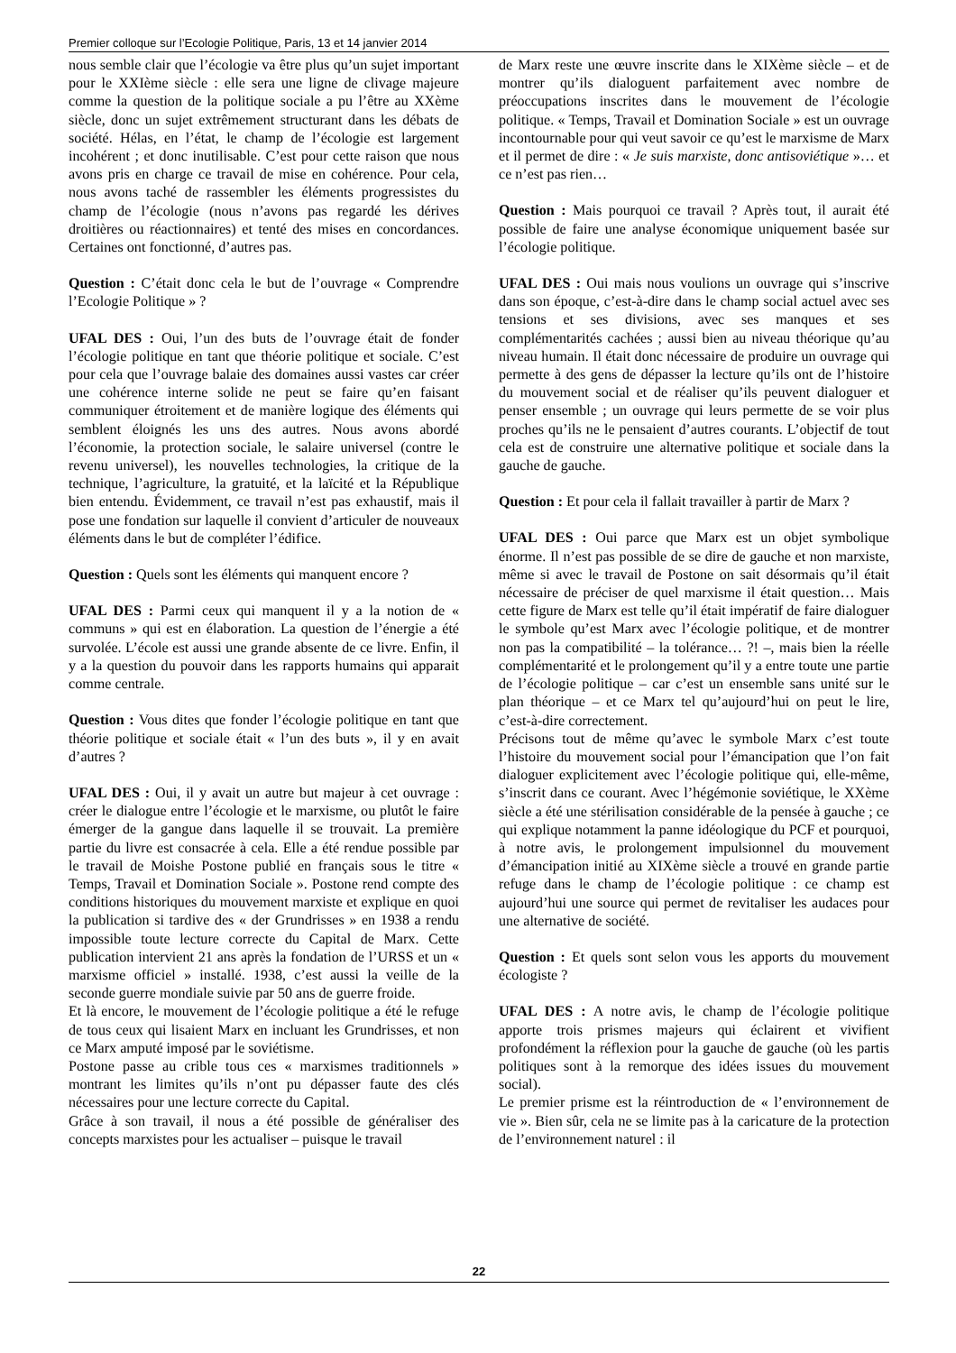Premier colloque sur l’Ecologie Politique, Paris, 13 et 14 janvier 2014
nous semble clair que l’écologie va être plus qu’un sujet important pour le XXIème siècle : elle sera une ligne de clivage majeure comme la question de la politique sociale a pu l’être au XXème siècle, donc un sujet extrêmement structurant dans les débats de société. Hélas, en l’état, le champ de l’écologie est largement incohérent ; et donc inutilisable. C’est pour cette raison que nous avons pris en charge ce travail de mise en cohérence. Pour cela, nous avons taché de rassembler les éléments progressistes du champ de l’écologie (nous n’avons pas regardé les dérives droitières ou réactionnaires) et tenté des mises en concordances. Certaines ont fonctionné, d’autres pas.
Question : C’était donc cela le but de l’ouvrage « Comprendre l’Ecologie Politique » ?
UFAL DES : Oui, l’un des buts de l’ouvrage était de fonder l’écologie politique en tant que théorie politique et sociale. C’est pour cela que l’ouvrage balaie des domaines aussi vastes car créer une cohérence interne solide ne peut se faire qu’en faisant communiquer étroitement et de manière logique des éléments qui semblent éloignés les uns des autres. Nous avons abordé l’économie, la protection sociale, le salaire universel (contre le revenu universel), les nouvelles technologies, la critique de la technique, l’agriculture, la gratuité, et la laïcité et la République bien entendu. Évidemment, ce travail n’est pas exhaustif, mais il pose une fondation sur laquelle il convient d’articuler de nouveaux éléments dans le but de compléter l’édifice.
Question : Quels sont les éléments qui manquent encore ?
UFAL DES : Parmi ceux qui manquent il y a la notion de « communs » qui est en élaboration. La question de l’énergie a été survolée. L’école est aussi une grande absente de ce livre. Enfin, il y a la question du pouvoir dans les rapports humains qui apparait comme centrale.
Question : Vous dites que fonder l’écologie politique en tant que théorie politique et sociale était « l’un des buts », il y en avait d’autres ?
UFAL DES : Oui, il y avait un autre but majeur à cet ouvrage : créer le dialogue entre l’écologie et le marxisme, ou plutôt le faire émerger de la gangue dans laquelle il se trouvait. La première partie du livre est consacrée à cela. Elle a été rendue possible par le travail de Moishe Postone publié en français sous le titre « Temps, Travail et Domination Sociale ». Postone rend compte des conditions historiques du mouvement marxiste et explique en quoi la publication si tardive des « der Grundrisses » en 1938 a rendu impossible toute lecture correcte du Capital de Marx. Cette publication intervient 21 ans après la fondation de l’URSS et un « marxisme officiel » installé. 1938, c’est aussi la veille de la seconde guerre mondiale suivie par 50 ans de guerre froide.
Et là encore, le mouvement de l’écologie politique a été le refuge de tous ceux qui lisaient Marx en incluant les Grundrisses, et non ce Marx amputé imposé par le soviétisme.
Postone passe au crible tous ces « marxismes traditionnels » montrant les limites qu’ils n’ont pu dépasser faute des clés nécessaires pour une lecture correcte du Capital.
Grâce à son travail, il nous a été possible de généraliser des concepts marxistes pour les actualiser – puisque le travail
de Marx reste une œuvre inscrite dans le XIXème siècle – et de montrer qu’ils dialoguent parfaitement avec nombre de préoccupations inscrites dans le mouvement de l’écologie politique. « Temps, Travail et Domination Sociale » est un ouvrage incontournable pour qui veut savoir ce qu’est le marxisme de Marx et il permet de dire : « Je suis marxiste, donc antisoviétique »… et ce n’est pas rien…
Question : Mais pourquoi ce travail ? Après tout, il aurait été possible de faire une analyse économique uniquement basée sur l’écologie politique.
UFAL DES : Oui mais nous voulions un ouvrage qui s’inscrive dans son époque, c’est-à-dire dans le champ social actuel avec ses tensions et ses divisions, avec ses manques et ses complémentarités cachées ; aussi bien au niveau théorique qu’au niveau humain. Il était donc nécessaire de produire un ouvrage qui permette à des gens de dépasser la lecture qu’ils ont de l’histoire du mouvement social et de réaliser qu’ils peuvent dialoguer et penser ensemble ; un ouvrage qui leurs permette de se voir plus proches qu’ils ne le pensaient d’autres courants. L’objectif de tout cela est de construire une alternative politique et sociale dans la gauche de gauche.
Question : Et pour cela il fallait travailler à partir de Marx ?
UFAL DES : Oui parce que Marx est un objet symbolique énorme. Il n’est pas possible de se dire de gauche et non marxiste, même si avec le travail de Postone on sait désormais qu’il était nécessaire de préciser de quel marxisme il était question… Mais cette figure de Marx est telle qu’il était impératif de faire dialoguer le symbole qu’est Marx avec l’écologie politique, et de montrer non pas la compatibilité – la tolérance… ?! –, mais bien la réelle complémentarité et le prolongement qu’il y a entre toute une partie de l’écologie politique – car c’est un ensemble sans unité sur le plan théorique – et ce Marx tel qu’aujourd’hui on peut le lire, c’est-à-dire correctement.
Précisons tout de même qu’avec le symbole Marx c’est toute l’histoire du mouvement social pour l’émancipation que l’on fait dialoguer explicitement avec l’écologie politique qui, elle-même, s’inscrit dans ce courant. Avec l’hégémonie soviétique, le XXème siècle a été une stérilisation considérable de la pensée à gauche ; ce qui explique notamment la panne idéologique du PCF et pourquoi, à notre avis, le prolongement impulsionnel du mouvement d’émancipation initié au XIXème siècle a trouvé en grande partie refuge dans le champ de l’écologie politique : ce champ est aujourd’hui une source qui permet de revitaliser les audaces pour une alternative de société.
Question : Et quels sont selon vous les apports du mouvement écologiste ?
UFAL DES : A notre avis, le champ de l’écologie politique apporte trois prismes majeurs qui éclairent et vivifient profondément la réflexion pour la gauche de gauche (où les partis politiques sont à la remorque des idées issues du mouvement social).
Le premier prisme est la réintroduction de « l’environnement de vie ». Bien sûr, cela ne se limite pas à la caricature de la protection de l’environnement naturel : il
22